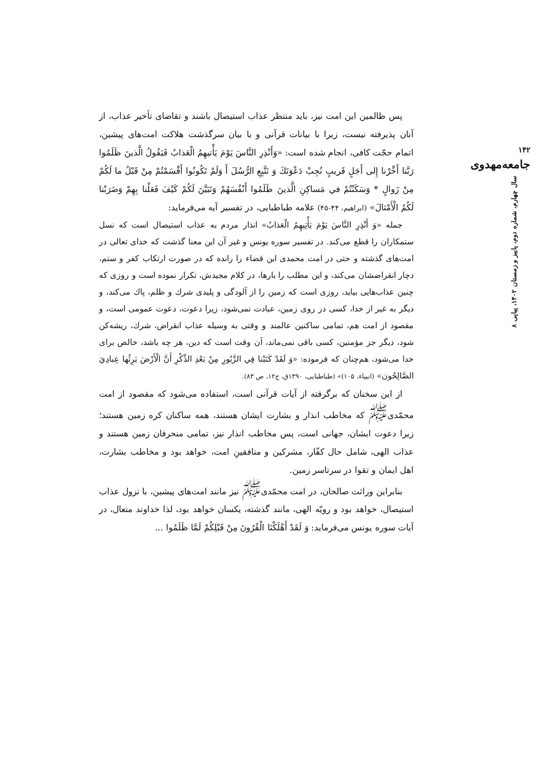پس ظالمین این امت نیز، باید منتظر عذاب استیصال باشند و تقاضای تأخیر عذاب، از آنان پذیرفته نیست، زیرا با بیانات قرآنی و با بیان سرگذشت هلاکت امت‌های پیشین، اتمام حجّت کافی، انجام شده است: «وَأَنْذِرِ النَّاسَ يَوْمَ يَأْتيهِمُ الْعَذابُ فَيَقُولُ الَّذينَ ظَلَمُوا رَبَّنا أَخِّرْنا إِلى أَجَلٍ قَريبٍ نُجِبْ دَعْوَتَكَ وَ نَتَّبِعِ الرُّسُلَ أَ وَلَمْ تَكُونُوا أَقْسَمْتُمْ مِنْ قَبْلُ ما لَكُمْ مِنْ زَوالٍ * وَسَكَنْتُمْ في مَساكِنِ الَّذينَ ظَلَمُوا أَنْفُسَهُمْ وَتَبَيَّنَ لَكُمْ كَيْفَ فَعَلْنا بِهِمْ وَضَرَبْنا لَكُمُ الْأَمْثالَ» (ابراهیم، ۴۴-۴۵) علامه طباطبایی، در تفسیر آیه می‌فرماید:
جمله «وَ أَنْذِرِ النَّاسَ يَوْمَ يَأْتِيهِمُ الْعَذابُ» انذار مردم به عذاب استیصال است که نسل ستمکاران را قطع می‌کند. در تفسیر سوره یونس و غیر آن این معنا گذشت که خدای تعالی در امت‌های گذشته و حتی در امت محمدی این قضاء را رانده که در صورت ارتکاب کفر و ستم، دچار انقراضشان می‌کند، و این مطلب را بارها، در کلام مجیدش، تکرار نموده است و روزی که چنین عذاب‌هایی بیاید، روزی است که زمین را از آلودگی و پلیدی شرك و ظلم، پاك می‌کند، و دیگر به غیر از خدا، کسی در روی زمین، عبادت نمی‌شود، زیرا دعوت، دعوت عمومی است، و مقصود از امت هم، تمامی ساکنین عالمند و وقتی به وسیله عذاب انقراض، شرك، ریشه‌کن شود، دیگر جز مؤمنین، کسی باقی نمی‌ماند، آن وقت است که دین، هر چه باشد، خالص برای خدا می‌شود، هم‌چنان که فرموده: «وَ لَقَدْ كَتَبْنا فِي الزَّبُورِ مِنْ بَعْدِ الذِّكْرِ أَنَّ الْأَرْضَ يَرِثُها عِبادِيَ الصَّالِحُون» (انبیاء، ۱۰۵)» (طباطبایی، ۱۳۹۰ق، ج۱۲، ص ۸۳).
از این سخنان که برگرفته از آیات قرآنی است، استفاده می‌شود که مقصود از امت محمّدی<sup>ﷺ</sup> که مخاطب انذار و بشارت ایشان هستند، همه ساکنان کره زمین هستند؛ زیرا دعوت ایشان، جهانی است، پس مخاطب انذار نیز، تمامی منحرفان زمین هستند و عذاب الهی، شامل حال کفّار، مشرکین و منافقینِ امت، خواهد بود و مخاطب بشارت، اهل ایمان و تقوا در سرتاسر زمین.
بنابراین وراثت صالحان، در امت محمّدی<sup>ﷺ</sup> نیز مانند امت‌های پیشین، با نزول عذاب استیصال، خواهد بود و رویّه الهی، مانند گذشته، یکسان خواهد بود، لذا خداوند متعال، در آیات سوره یونس می‌فرماید: وَ لَقَدْ أَهْلَكْنَا الْقُرُونَ مِنْ قَبْلِكُمْ لَمَّا ظَلَمُوا ...
۱۴۲
جامعه‌مهدوی
سال چهارم، شماره دوم، پاییز و زمستان ۱۴۰۲، پیاپی ۸